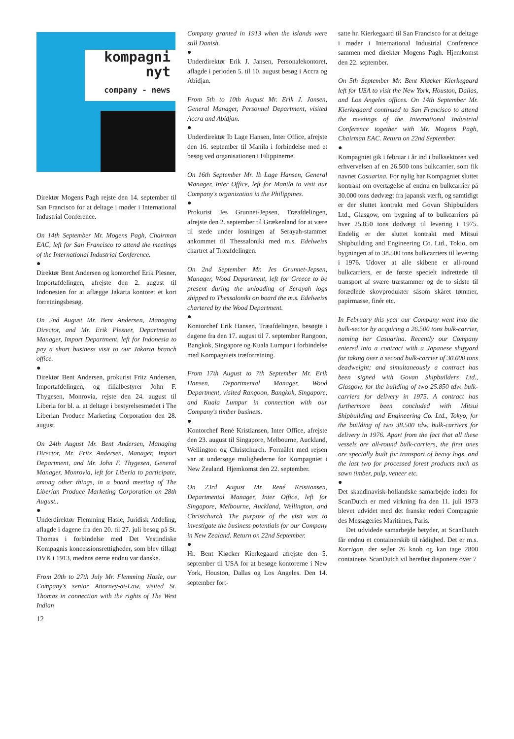kompagni
nyt
company - news
Direktør Mogens Pagh rejste den 14. september til San Francisco for at deltage i møder i International Industrial Conference.
On 14th September Mr. Mogens Pagh, Chairman EAC, left for San Francisco to attend the meetings of the International Industrial Conference.
●
Direktør Bent Andersen og kontorchef Erik Plesner, Importafdelingen, afrejste den 2. august til Indonesien for at aflægge Jakarta kontoret et kort forretningsbesøg.
On 2nd August Mr. Bent Andersen, Managing Director, and Mr. Erik Plesner, Departmental Manager, Import Department, left for Indonesia to pay a short business visit to our Jakarta branch office.
●
Direktør Bent Andersen, prokurist Fritz Andersen, Importafdelingen, og filialbestyrer John F. Thygesen, Monrovia, rejste den 24. august til Liberia for bl. a. at deltage i bestyrelsesmødet i The Liberian Produce Marketing Corporation den 28. august.
On 24th August Mr. Bent Andersen, Managing Director, Mr. Fritz Andersen, Manager, Import Department, and Mr. John F. Thygesen, General Manager, Monrovia, left for Liberia to participate, among other things, in a board meeting of The Liberian Produce Marketing Corporation on 28th August..
●
Underdirektør Flemming Hasle, Juridisk Afdeling, aflagde i dagene fra den 20. til 27. juli besøg på St. Thomas i forbindelse med Det Vestindiske Kompagnis koncessionsrettigheder, som blev tillagt DVK i 1913, medens øerne endnu var danske.
From 20th to 27th July Mr. Flemming Hasle, our Company's senior Attorney-at-Law, visited St. Thomas in connection with the rights of The West Indian
12
Company granted in 1913 when the islands were still Danish.
●
Underdirektør Erik J. Jansen, Personalekontoret, aflagde i perioden 5. til 10. august besøg i Accra og Abidjan.
From 5th to 10th August Mr. Erik J. Jansen, General Manager, Personnel Department, visited Accra and Abidjan.
●
Underdirektør Ib Lage Hansen, Inter Office, afrejste den 16. september til Manila i forbindelse med et besøg ved organisationen i Filippinerne.
On 16th September Mr. Ib Lage Hansen, General Manager, Inter Office, left for Manila to visit our Company's organization in the Philippines.
●
Prokurist Jes Grunnet-Jepsen, Træafdelingen, afrejste den 2. september til Grækenland for at være til stede under losningen af Serayah-stammer ankommet til Thessaloniki med m.s. Edelweiss chartret af Træafdelingen.
On 2nd September Mr. Jes Grunnet-Jepsen, Manager, Wood Department, left for Greece to be present during the unloading of Serayah logs shipped to Thessaloniki on board the m.s. Edelweiss chartered by the Wood Department.
●
Kontorchef Erik Hansen, Træafdelingen, besøgte i dagene fra den 17. august til 7. september Rangoon, Bangkok, Singapore og Kuala Lumpur i forbindelse med Kompagniets træforretning.
From 17th August to 7th September Mr. Erik Hansen, Departmental Manager, Wood Department, visited Rangoon, Bangkok, Singapore, and Kuala Lumpur in connection with our Company's timber business.
●
Kontorchef René Kristiansen, Inter Office, afrejste den 23. august til Singapore, Melbourne, Auckland, Wellington og Christchurch. Formålet med rejsen var at undersøge mulighederne for Kompagniet i New Zealand. Hjemkomst den 22. september.
On 23rd August Mr. René Kristiansen, Departmental Manager, Inter Office, left for Singapore, Melbourne, Auckland, Wellington, and Christchurch. The purpose of the visit was to investigate the business potentials for our Company in New Zealand. Return on 22nd September.
●
Hr. Bent Kløcker Kierkegaard afrejste den 5. september til USA for at besøge kontorerne i New York, Houston, Dallas og Los Angeles. Den 14. september fort-
satte hr. Kierkegaard til San Francisco for at deltage i møder i International Industrial Conference sammen med direktør Mogens Pagh. Hjemkomst den 22. september.
On 5th September Mr. Bent Kløcker Kierkegaard left for USA to visit the New York, Houston, Dallas, and Los Angeles offices. On 14th September Mr. Kierkegaard continued to San Francisco to attend the meetings of the International Industrial Conference together with Mr. Mogens Pagh, Chairman EAC. Return on 22nd September.
●
Kompagniet gik i februar i år ind i bulksektoren ved erhvervelsen af en 26.500 tons bulkcarrier, som fik navnet Casuarina. For nylig har Kompagniet sluttet kontrakt om overtagelse af endnu en bulkcarrier på 30.000 tons dødvægt fra japansk værft, og samtidigt er der sluttet kontrakt med Govan Shipbuilders Ltd., Glasgow, om bygning af to bulkcarriers på hver 25.850 tons dødvægt til levering i 1975. Endelig er der sluttet kontrakt med Mitsui Shipbuilding and Engineering Co. Ltd., Tokio, om bygningen af to 38.500 tons bulkcarriers til levering i 1976. Udover at alle skibene er all-round bulkcarriers, er de første specielt indrettede til transport af svære træstammer og de to sidste til forædlede skovprodukter såsom skåret tømmer, papirmasse, finér etc.
In February this year our Company went into the bulk-sector by acquiring a 26.500 tons bulk-carrier, naming her Casuarina. Recently our Company entered into a contract with a Japanese shipyard for taking over a second bulk-carrier of 30.000 tons deadweight; and simultaneously a contract has been signed with Govan Shipbuilders Ltd., Glasgow, for the building of two 25.850 tdw. bulk-carriers for delivery in 1975. A contract has furthermore been concluded with Mitsui Shipbuilding and Engineering Co. Ltd., Tokyo, for the building of two 38.500 tdw. bulk-carriers for delivery in 1976. Apart from the fact that all these vessels are all-round bulk-carriers, the first ones are specially built for transport of heavy logs, and the last two for processed forest products such as sawn timber, pulp, veneer etc.
●
Det skandinavisk-hollandske samarbejde inden for ScanDutch er med virkning fra den 11. juli 1973 blevet udvidet med det franske rederi Compagnie des Messageries Maritimes, Paris.
Det udvidede samarbejde betyder, at ScanDutch får endnu et containerskib til rådighed. Det er m.s. Korrigan, der sejler 26 knob og kan tage 2800 containere. ScanDutch vil herefter disponere over 7